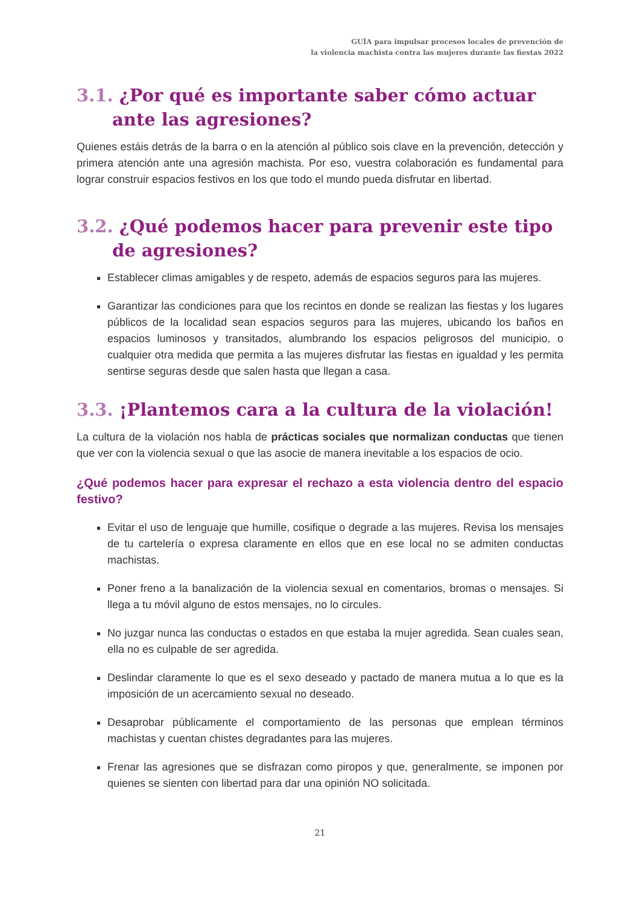GUÍA para impulsar procesos locales de prevención de
la violencia machista contra las mujeres durante las fiestas 2022
3.1. ¿Por qué es importante saber cómo actuar ante las agresiones?
Quienes estáis detrás de la barra o en la atención al público sois clave en la prevención, detección y primera atención ante una agresión machista. Por eso, vuestra colaboración es fundamental para lograr construir espacios festivos en los que todo el mundo pueda disfrutar en libertad.
3.2. ¿Qué podemos hacer para prevenir este tipo de agresiones?
Establecer climas amigables y de respeto, además de espacios seguros para las mujeres.
Garantizar las condiciones para que los recintos en donde se realizan las fiestas y los lugares públicos de la localidad sean espacios seguros para las mujeres, ubicando los baños en espacios luminosos y transitados, alumbrando los espacios peligrosos del municipio, o cualquier otra medida que permita a las mujeres disfrutar las fiestas en igualdad y les permita sentirse seguras desde que salen hasta que llegan a casa.
3.3. ¡Plantemos cara a la cultura de la violación!
La cultura de la violación nos habla de prácticas sociales que normalizan conductas que tienen que ver con la violencia sexual o que las asocie de manera inevitable a los espacios de ocio.
¿Qué podemos hacer para expresar el rechazo a esta violencia dentro del espacio festivo?
Evitar el uso de lenguaje que humille, cosifique o degrade a las mujeres. Revisa los mensajes de tu cartelería o expresa claramente en ellos que en ese local no se admiten conductas machistas.
Poner freno a la banalización de la violencia sexual en comentarios, bromas o mensajes. Si llega a tu móvil alguno de estos mensajes, no lo circules.
No juzgar nunca las conductas o estados en que estaba la mujer agredida. Sean cuales sean, ella no es culpable de ser agredida.
Deslindar claramente lo que es el sexo deseado y pactado de manera mutua a lo que es la imposición de un acercamiento sexual no deseado.
Desaprobar públicamente el comportamiento de las personas que emplean términos machistas y cuentan chistes degradantes para las mujeres.
Frenar las agresiones que se disfrazan como piropos y que, generalmente, se imponen por quienes se sienten con libertad para dar una opinión NO solicitada.
21